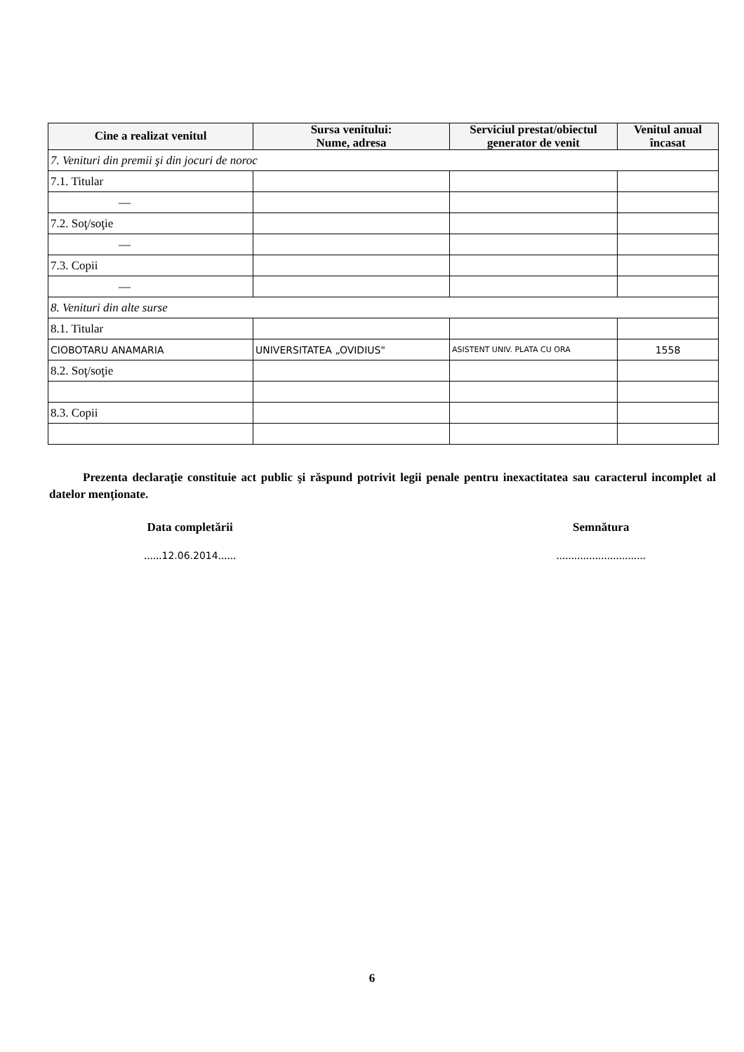| Cine a realizat venitul | Sursa venitului: Nume, adresa | Serviciul prestat/obiectul generator de venit | Venitul anual încasat |
| --- | --- | --- | --- |
| 7. Venituri din premii şi din jocuri de noroc | | | |
| 7.1. Titular | | | |
| — | | | |
| 7.2. Soţ/soţie | | | |
| — | | | |
| 7.3. Copii | | | |
| — | | | |
| 8. Venituri din alte surse | | | |
| 8.1. Titular | | | |
| CIOBOTARU ANAMARIA | UNIVERSITATEA „OVIDIUS" | ASISTENT UNIV. PLATA CU ORA | 1558 |
| 8.2. Soţ/soţie | | | |
| 8.3. Copii | | | |
Prezenta declaraţie constituie act public şi răspund potrivit legii penale pentru inexactitatea sau caracterul incomplet al datelor menţionate.
Data completării
......12.06.2014......
Semnătura
..............................
6